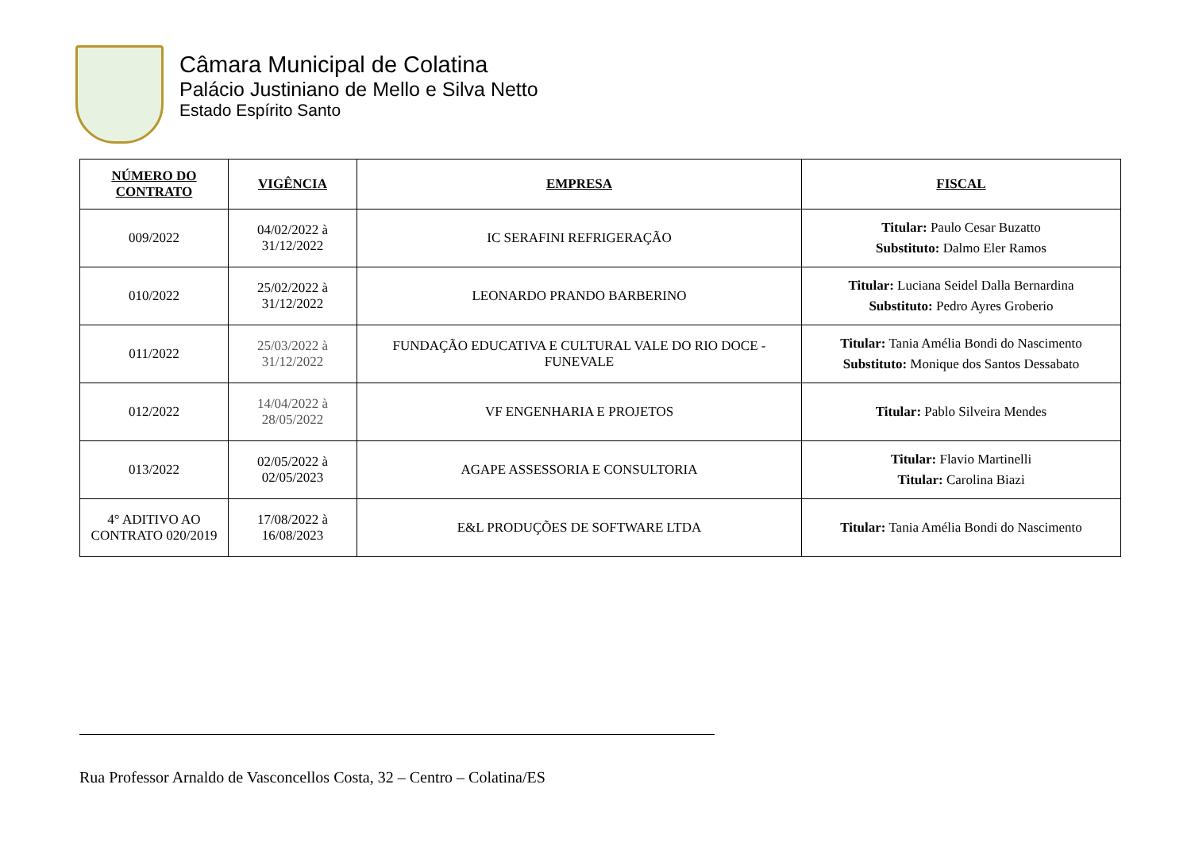Câmara Municipal de Colatina
Palácio Justiniano de Mello e Silva Netto
Estado Espírito Santo
| NÚMERO DO CONTRATO | VIGÊNCIA | EMPRESA | FISCAL |
| --- | --- | --- | --- |
| 009/2022 | 04/02/2022 à 31/12/2022 | IC SERAFINI REFRIGERAÇÃO | Titular: Paulo Cesar Buzatto Substituto: Dalmo Eler Ramos |
| 010/2022 | 25/02/2022 à 31/12/2022 | LEONARDO PRANDO BARBERINO | Titular: Luciana Seidel Dalla Bernardina Substituto: Pedro Ayres Groberio |
| 011/2022 | 25/03/2022 à 31/12/2022 | FUNDAÇÃO EDUCATIVA E CULTURAL VALE DO RIO DOCE - FUNEVALE | Titular: Tania Amélia Bondi do Nascimento Substituto: Monique dos Santos Dessabato |
| 012/2022 | 14/04/2022 à 28/05/2022 | VF ENGENHARIA E PROJETOS | Titular: Pablo Silveira Mendes |
| 013/2022 | 02/05/2022 à 02/05/2023 | AGAPE ASSESSORIA E CONSULTORIA | Titular: Flavio Martinelli Titular: Carolina Biazi |
| 4° ADITIVO AO CONTRATO 020/2019 | 17/08/2022 à 16/08/2023 | E&L PRODUÇÕES DE SOFTWARE LTDA | Titular: Tania Amélia Bondi do Nascimento |
Rua Professor Arnaldo de Vasconcellos Costa, 32 – Centro – Colatina/ES